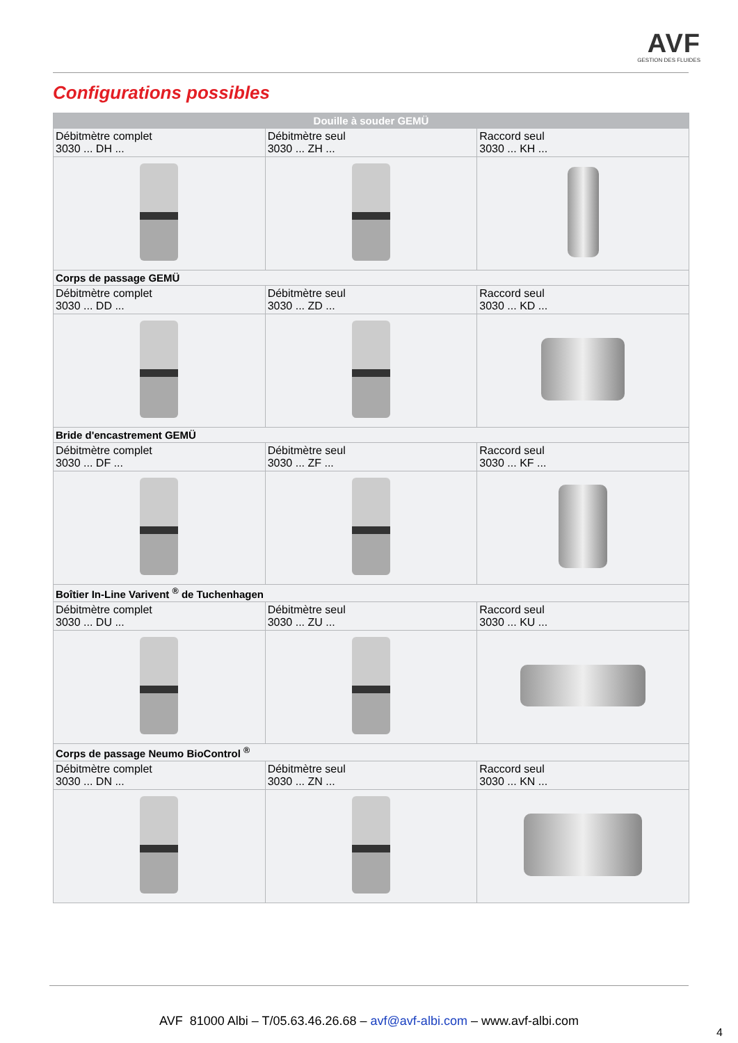AVF
GESTION DES FLUIDES
Configurations possibles
| Douille à souder GEMÜ | | |
| --- | --- | --- |
| Débitmètre complet 3030 ... DH ... | Débitmètre seul 3030 ... ZH ... | Raccord seul 3030 ... KH ... |
| Corps de passage GEMÜ | | |
| Débitmètre complet 3030 ... DD ... | Débitmètre seul 3030 ... ZD ... | Raccord seul 3030 ... KD ... |
| Bride d'encastrement GEMÜ | | |
| Débitmètre complet 3030 ... DF ... | Débitmètre seul 3030 ... ZF ... | Raccord seul 3030 ... KF ... |
| Boîtier In-Line Varivent <sup>®</sup> de Tuchenhagen | | |
| Débitmètre complet 3030 ... DU ... | Débitmètre seul 3030 ... ZU ... | Raccord seul 3030 ... KU ... |
| Corps de passage Neumo BioControl <sup>®</sup> | | |
| Débitmètre complet 3030 ... DN ... | Débitmètre seul 3030 ... ZN ... | Raccord seul 3030 ... KN ... |
AVF 81000 Albi – T/05.63.46.26.68 – avf@avf-albi.com – www.avf-albi.com
4